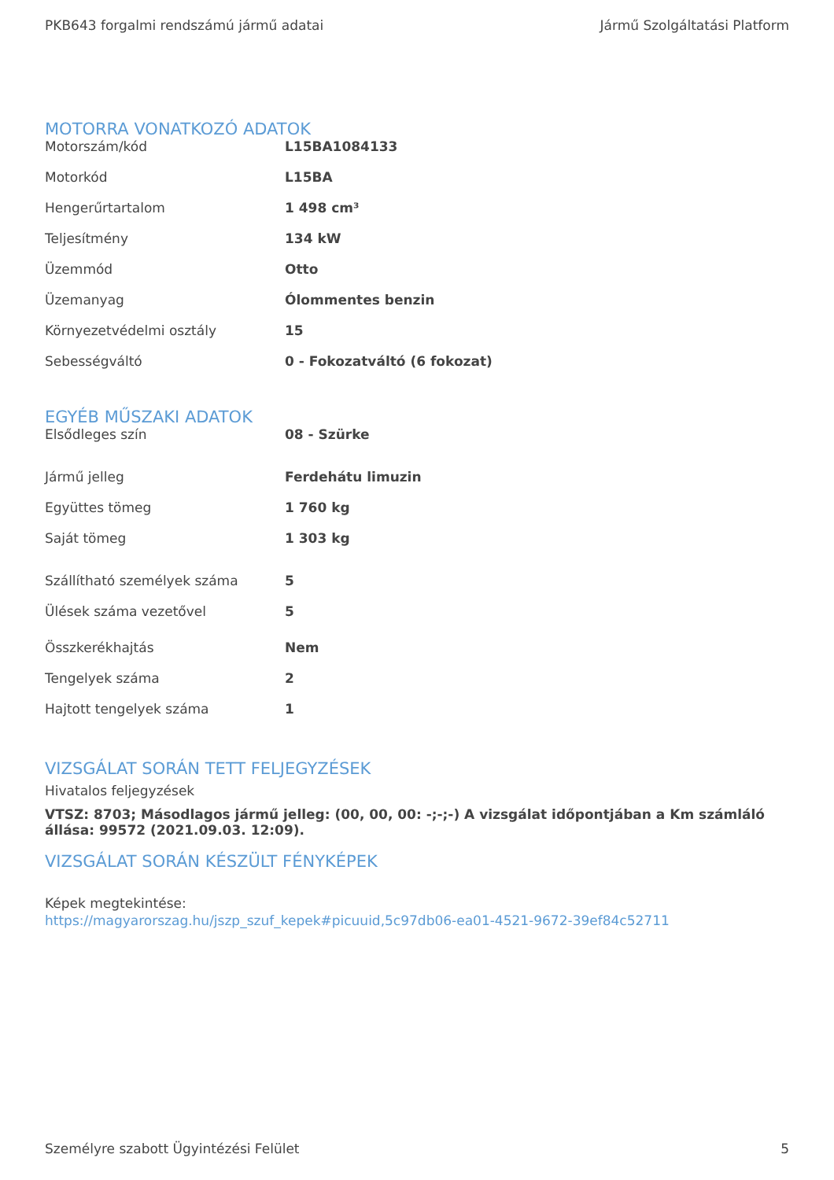PKB643 forgalmi rendszámú jármű adatai Jármű Szolgáltatási Platform
MOTORRA VONATKOZÓ ADATOK
| Motorszám/kód | L15BA1084133 |
| Motorkód | L15BA |
| Hengerűrtartalom | 1 498 cm³ |
| Teljesítmény | 134 kW |
| Üzemmód | Otto |
| Üzemanyag | Ólommentes benzin |
| Környezetvédelmi osztály | 15 |
| Sebességváltó | 0 - Fokozatváltó (6 fokozat) |
EGYÉB MŰSZAKI ADATOK
| Elsődleges szín | 08 - Szürke |
| Jármű jelleg | Ferdehátu limuzin |
| Együttes tömeg | 1 760 kg |
| Saját tömeg | 1 303 kg |
| Szállítható személyek száma | 5 |
| Ülések száma vezetővel | 5 |
| Összkerékhajtás | Nem |
| Tengelyek száma | 2 |
| Hajtott tengelyek száma | 1 |
VIZSGÁLAT SORÁN TETT FELJEGYZÉSEK
Hivatalos feljegyzések
VTSZ: 8703; Másodlagos jármű jelleg: (00, 00, 00: -;-;-) A vizsgálat időpontjában a Km számláló állása: 99572 (2021.09.03. 12:09).
VIZSGÁLAT SORÁN KÉSZÜLT FÉNYKÉPEK
Képek megtekintése:
https://magyarorszag.hu/jszp_szuf_kepek#picuuid,5c97db06-ea01-4521-9672-39ef84c52711
Személyre szabott Ügyintézési Felület 5